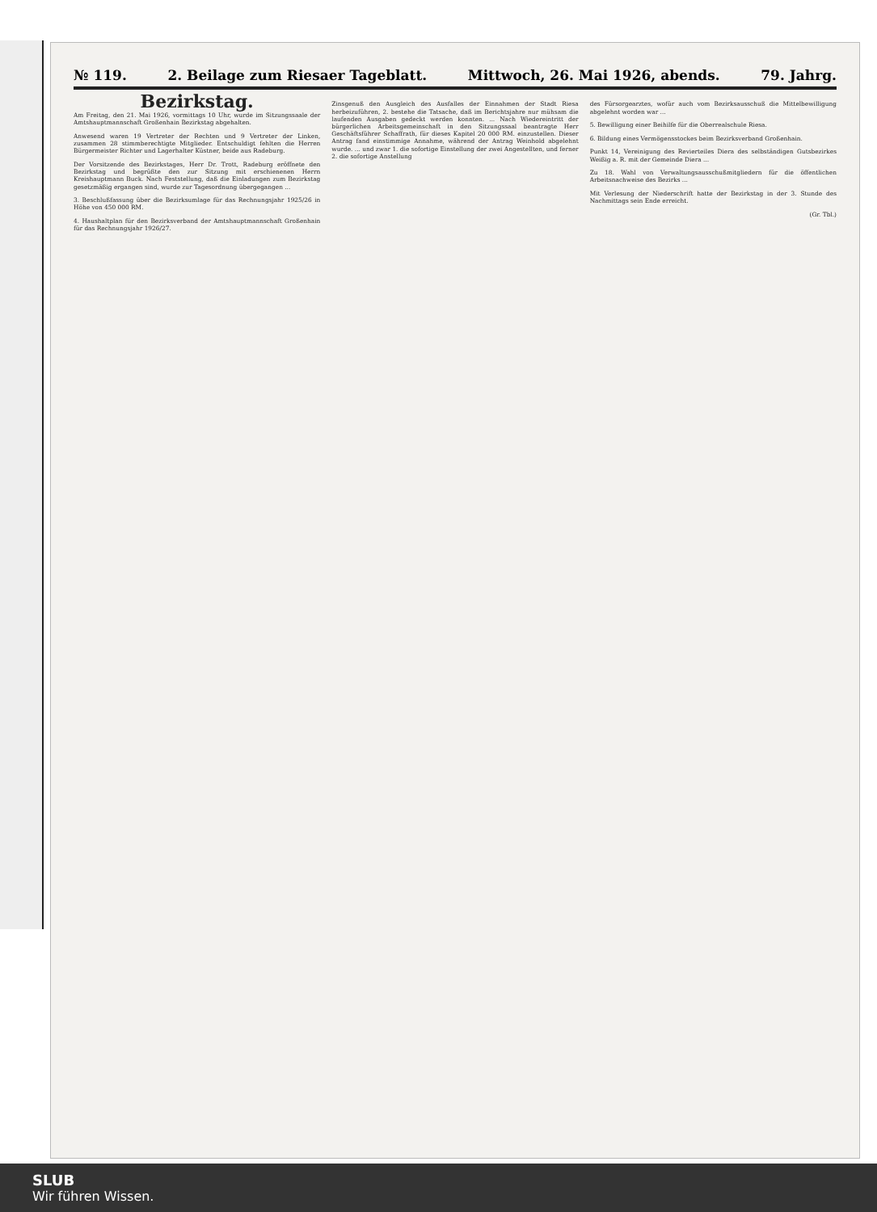№ 119. 2. Beilage zum Riesaer Tageblatt. Mittwoch, 26. Mai 1926, abends. 79. Jahrg.
Bezirkstag.
Am Freitag, den 21. Mai 1926, vormittags 10 Uhr, wurde im Sitzungssaale der Amtshauptmannschaft Großenhain Bezirkstag abgehalten.
Anwesend waren 19 Vertreter der Rechten und 9 Vertreter der Linken, zusammen 28 stimmberechtigte Mitglieder. Entschuldigt fehlten die Herren Bürgermeister Richter und Lagerhalter Küstner, beide aus Radeburg.
Der Vorsitzende des Bezirkstages, Herr Dr. Trott, Radeburg eröffnete den Bezirkstag und begrüßte den zur Sitzung mit erschienenen Herrn Kreishauptmann Buck. Nach Feststellung, daß die Einladungen zum Bezirkstag gesetzmäßig ergangen sind, wurde zur Tagesordnung übergegangen ...
3. Beschlußfassung über die Bezirksumlage für das Rechnungsjahr 1925/26 in Höhe von 450 000 RM.
4. Haushaltplan für den Bezirksverband der Amtshauptmannschaft Großenhain für das Rechnungsjahr 1926/27.
Zinsgenuß den Ausgleich des Ausfalles der Einnahmen der Stadt Riesa herbeizuführen, 2. bestehe die Tatsache, daß im Berichtsjahre nur mühsam die laufenden Ausgaben gedeckt werden konnten. ... Nach Wiedereintritt der bürgerlichen Arbeitsgemeinschaft in den Sitzungssaal beantragte Herr Geschäftsführer Schaffrath, für dieses Kapitel 20 000 RM. einzustellen. Dieser Antrag fand einstimmige Annahme, während der Antrag Weinhold abgelehnt wurde. ... und zwar 1. die sofortige Einstellung der zwei Angestellten, und ferner 2. die sofortige Anstellung
des Fürsorgearztes, wofür auch vom Bezirksausschuß die Mittelbewilligung abgelehnt worden war ...
5. Bewilligung einer Beihilfe für die Oberrealschule Riesa.
6. Bildung eines Vermögensstockes beim Bezirksverband Großenhain.
Punkt 14, Vereinigung des Revierteiles Diera des selbständigen Gutsbezirkes Weißig a. R. mit der Gemeinde Diera ...
Zu 18. Wahl von Verwaltungsausschußmitgliedern für die öffentlichen Arbeitsnachweise des Bezirks ...
Mit Verlesung der Niederschrift hatte der Bezirkstag in der 3. Stunde des Nachmittags sein Ende erreicht.
(Gr. Tbl.)
SLUB
Wir führen Wissen.